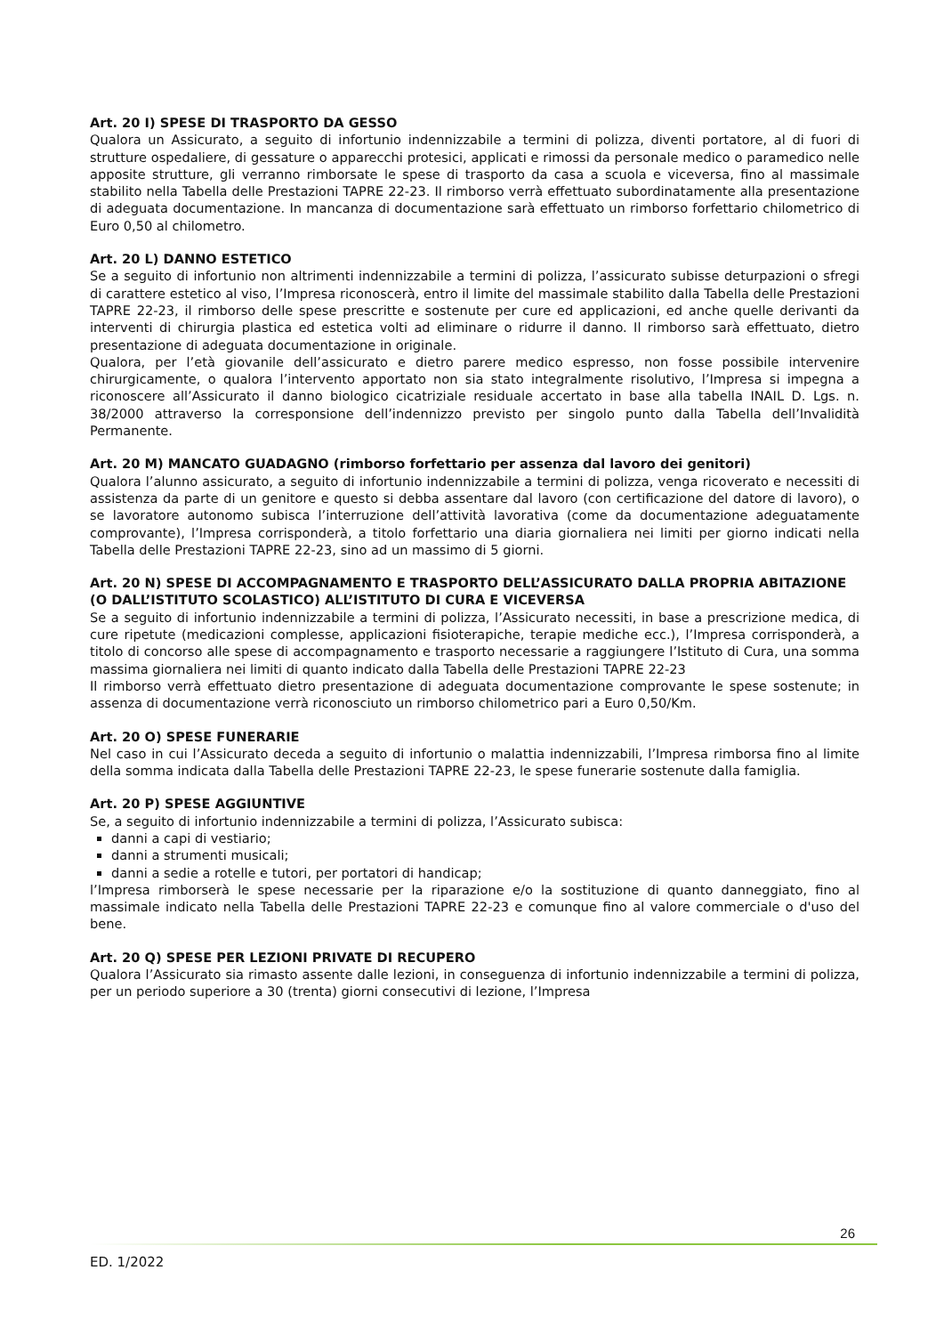Art. 20 I) SPESE DI TRASPORTO DA GESSO
Qualora un Assicurato, a seguito di infortunio indennizzabile a termini di polizza, diventi portatore, al di fuori di strutture ospedaliere, di gessature o apparecchi protesici, applicati e rimossi da personale medico o paramedico nelle apposite strutture, gli verranno rimborsate le spese di trasporto da casa a scuola e viceversa, fino al massimale stabilito nella Tabella delle Prestazioni TAPRE 22-23. Il rimborso verrà effettuato subordinatamente alla presentazione di adeguata documentazione. In mancanza di documentazione sarà effettuato un rimborso forfettario chilometrico di Euro 0,50 al chilometro.
Art. 20 L) DANNO ESTETICO
Se a seguito di infortunio non altrimenti indennizzabile a termini di polizza, l’assicurato subisse deturpazioni o sfregi di carattere estetico al viso, l’Impresa riconoscerà, entro il limite del massimale stabilito dalla Tabella delle Prestazioni TAPRE 22-23, il rimborso delle spese prescritte e sostenute per cure ed applicazioni, ed anche quelle derivanti da interventi di chirurgia plastica ed estetica volti ad eliminare o ridurre il danno. Il rimborso sarà effettuato, dietro presentazione di adeguata documentazione in originale.
Qualora, per l’età giovanile dell’assicurato e dietro parere medico espresso, non fosse possibile intervenire chirurgicamente, o qualora l’intervento apportato non sia stato integralmente risolutivo, l’Impresa si impegna a riconoscere all’Assicurato il danno biologico cicatriziale residuale accertato in base alla tabella INAIL D. Lgs. n. 38/2000 attraverso la corresponsione dell’indennizzo previsto per singolo punto dalla Tabella dell’Invalidità Permanente.
Art. 20 M) MANCATO GUADAGNO (rimborso forfettario per assenza dal lavoro dei genitori)
Qualora l’alunno assicurato, a seguito di infortunio indennizzabile a termini di polizza, venga ricoverato e necessiti di assistenza da parte di un genitore e questo si debba assentare dal lavoro (con certificazione del datore di lavoro), o se lavoratore autonomo subisca l’interruzione dell’attività lavorativa (come da documentazione adeguatamente comprovante), l’Impresa corrisponderà, a titolo forfettario una diaria giornaliera nei limiti per giorno indicati nella Tabella delle Prestazioni TAPRE 22-23, sino ad un massimo di 5 giorni.
Art. 20 N) SPESE DI ACCOMPAGNAMENTO E TRASPORTO DELL’ASSICURATO DALLA PROPRIA ABITAZIONE (O DALL’ISTITUTO SCOLASTICO) ALL’ISTITUTO DI CURA E VICEVERSA
Se a seguito di infortunio indennizzabile a termini di polizza, l’Assicurato necessiti, in base a prescrizione medica, di cure ripetute (medicazioni complesse, applicazioni fisioterapiche, terapie mediche ecc.), l’Impresa corrisponderà, a titolo di concorso alle spese di accompagnamento e trasporto necessarie a raggiungere l’Istituto di Cura, una somma massima giornaliera nei limiti di quanto indicato dalla Tabella delle Prestazioni TAPRE 22-23
Il rimborso verrà effettuato dietro presentazione di adeguata documentazione comprovante le spese sostenute; in assenza di documentazione verrà riconosciuto un rimborso chilometrico pari a Euro 0,50/Km.
Art. 20 O) SPESE FUNERARIE
Nel caso in cui l’Assicurato deceda a seguito di infortunio o malattia indennizzabili, l’Impresa rimborsa fino al limite della somma indicata dalla Tabella delle Prestazioni TAPRE 22-23, le spese funerarie sostenute dalla famiglia.
Art. 20 P) SPESE AGGIUNTIVE
Se, a seguito di infortunio indennizzabile a termini di polizza, l’Assicurato subisca:
danni a capi di vestiario;
danni a strumenti musicali;
danni a sedie a rotelle e tutori, per portatori di handicap;
l’Impresa rimborserà le spese necessarie per la riparazione e/o la sostituzione di quanto danneggiato, fino al massimale indicato nella Tabella delle Prestazioni TAPRE 22-23 e comunque fino al valore commerciale o d'uso del bene.
Art. 20 Q) SPESE PER LEZIONI PRIVATE DI RECUPERO
Qualora l’Assicurato sia rimasto assente dalle lezioni, in conseguenza di infortunio indennizzabile a termini di polizza, per un periodo superiore a 30 (trenta) giorni consecutivi di lezione, l’Impresa
26
ED. 1/2022